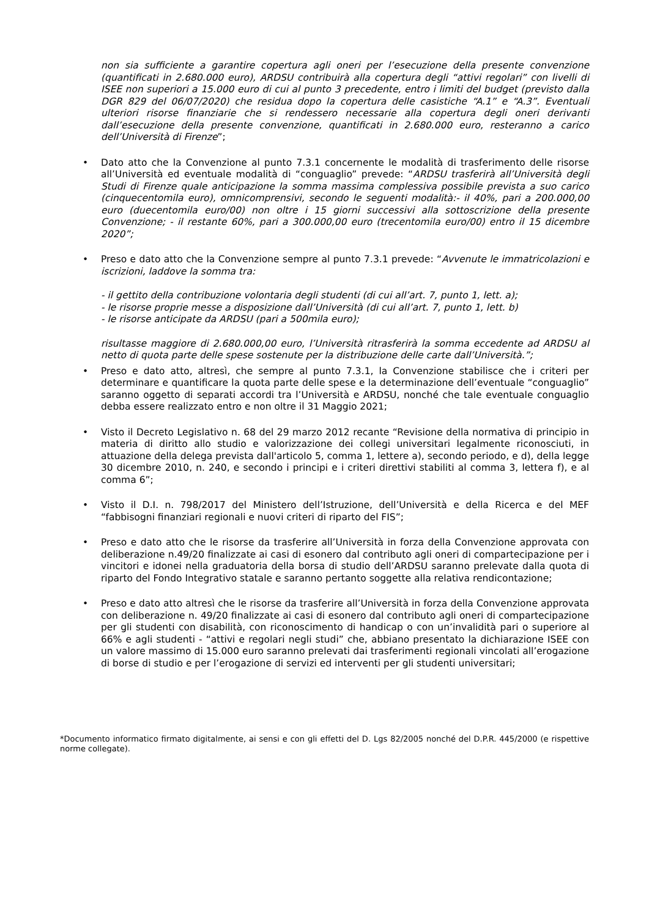non sia sufficiente a garantire copertura agli oneri per l’esecuzione della presente convenzione (quantificati in 2.680.000 euro), ARDSU contribuirà alla copertura degli “attivi regolari” con livelli di ISEE non superiori a 15.000 euro di cui al punto 3 precedente, entro i limiti del budget (previsto dalla DGR 829 del 06/07/2020) che residua dopo la copertura delle casistiche “A.1” e “A.3”. Eventuali ulteriori risorse finanziarie che si rendessero necessarie alla copertura degli oneri derivanti dall’esecuzione della presente convenzione, quantificati in 2.680.000 euro, resteranno a carico dell’Università di Firenze”;
• Dato atto che la Convenzione al punto 7.3.1 concernente le modalità di trasferimento delle risorse all’Università ed eventuale modalità di “conguaglio” prevede: “ARDSU trasferirà all’Università degli Studi di Firenze quale anticipazione la somma massima complessiva possibile prevista a suo carico (cinquecentomila euro), omnicomprensivi, secondo le seguenti modalità:- il 40%, pari a 200.000,00 euro (duecentomila euro/00) non oltre i 15 giorni successivi alla sottoscrizione della presente Convenzione; - il restante 60%, pari a 300.000,00 euro (trecentomila euro/00) entro il 15 dicembre 2020”;
• Preso e dato atto che la Convenzione sempre al punto 7.3.1 prevede: “Avvenute le immatricolazioni e iscrizioni, laddove la somma tra:
- il gettito della contribuzione volontaria degli studenti (di cui all’art. 7, punto 1, lett. a);
- le risorse proprie messe a disposizione dall’Università (di cui all’art. 7, punto 1, lett. b)
- le risorse anticipate da ARDSU (pari a 500mila euro);
risultasse maggiore di 2.680.000,00 euro, l’Università ritrasferirà la somma eccedente ad ARDSU al netto di quota parte delle spese sostenute per la distribuzione delle carte dall’Università.”;
• Preso e dato atto, altresì, che sempre al punto 7.3.1, la Convenzione stabilisce che i criteri per determinare e quantificare la quota parte delle spese e la determinazione dell’eventuale “conguaglio” saranno oggetto di separati accordi tra l’Università e ARDSU, nonché che tale eventuale conguaglio debba essere realizzato entro e non oltre il 31 Maggio 2021;
• Visto il Decreto Legislativo n. 68 del 29 marzo 2012 recante “Revisione della normativa di principio in materia di diritto allo studio e valorizzazione dei collegi universitari legalmente riconosciuti, in attuazione della delega prevista dall'articolo 5, comma 1, lettere a), secondo periodo, e d), della legge 30 dicembre 2010, n. 240, e secondo i principi e i criteri direttivi stabiliti al comma 3, lettera f), e al comma 6”;
• Visto il D.I. n. 798/2017 del Ministero dell’Istruzione, dell’Università e della Ricerca e del MEF “fabbisogni finanziari regionali e nuovi criteri di riparto del FIS”;
• Preso e dato atto che le risorse da trasferire all’Università in forza della Convenzione approvata con deliberazione n.49/20 finalizzate ai casi di esonero dal contributo agli oneri di compartecipazione per i vincitori e idonei nella graduatoria della borsa di studio dell’ARDSU saranno prelevate dalla quota di riparto del Fondo Integrativo statale e saranno pertanto soggette alla relativa rendicontazione;
• Preso e dato atto altresì che le risorse da trasferire all’Università in forza della Convenzione approvata con deliberazione n. 49/20 finalizzate ai casi di esonero dal contributo agli oneri di compartecipazione per gli studenti con disabilità, con riconoscimento di handicap o con un’invalidità pari o superiore al 66% e agli studenti - “attivi e regolari negli studi” che, abbiano presentato la dichiarazione ISEE con un valore massimo di 15.000 euro saranno prelevati dai trasferimenti regionali vincolati all’erogazione di borse di studio e per l’erogazione di servizi ed interventi per gli studenti universitari;
*Documento informatico firmato digitalmente, ai sensi e con gli effetti del D. Lgs 82/2005 nonché del D.P.R. 445/2000 (e rispettive norme collegate).